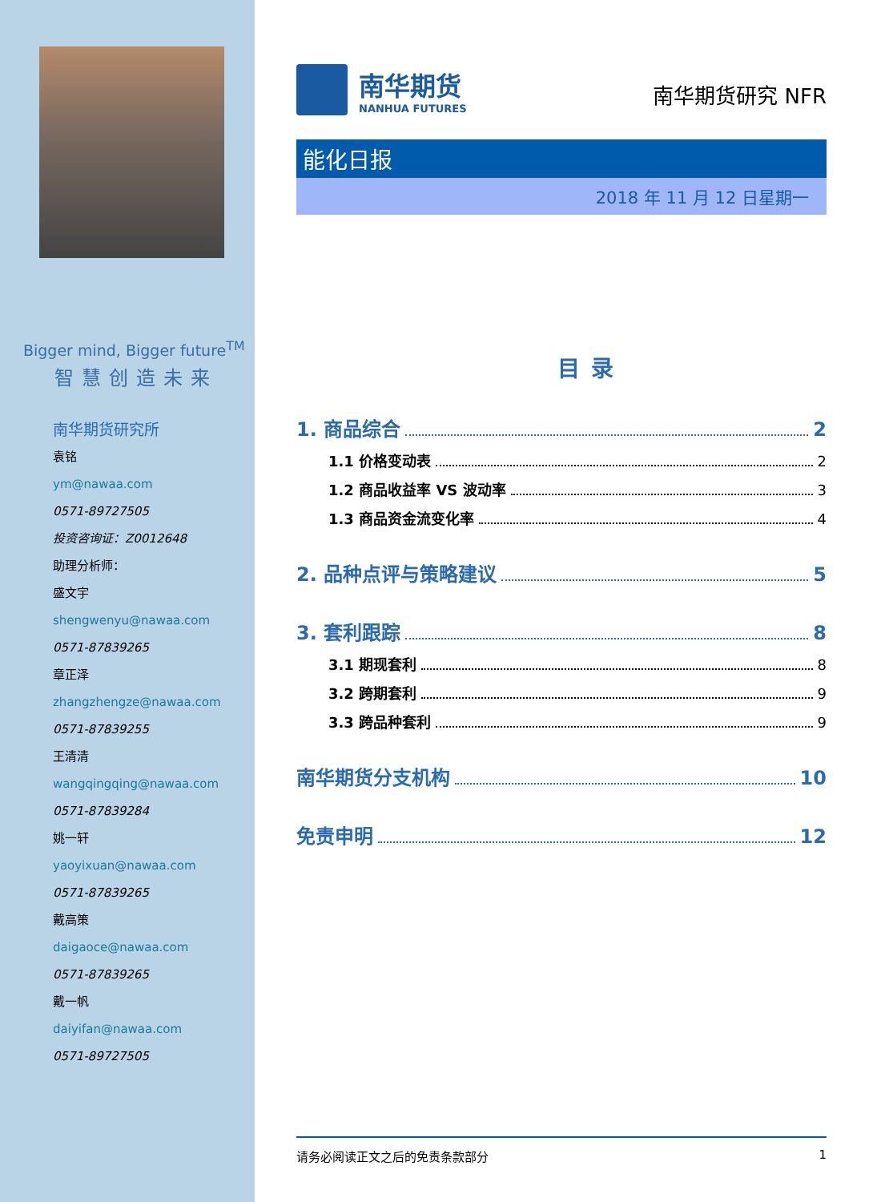Bigger mind, Bigger future<sup>TM</sup>
智慧创造未来
南华期货研究所
袁铭
ym@nawaa.com
0571-89727505
投资咨询证：Z0012648
助理分析师：
盛文宇
shengwenyu@nawaa.com
0571-87839265
章正泽
zhangzhengze@nawaa.com
0571-87839255
王清清
wangqingqing@nawaa.com
0571-87839284
姚一轩
yaoyixuan@nawaa.com
0571-87839265
戴高策
daigaoce@nawaa.com
0571-87839265
戴一帆
daiyifan@nawaa.com
0571-89727505
南华期货
NANHUA FUTURES
南华期货研究 NFR
能化日报
2018 年 11 月 12 日星期一
目录
1. 商品综合 2
1.1 价格变动表 2
1.2 商品收益率 VS 波动率 3
1.3 商品资金流变化率 4
2. 品种点评与策略建议 5
3. 套利跟踪 8
3.1 期现套利 8
3.2 跨期套利 9
3.3 跨品种套利 9
南华期货分支机构 10
免责申明 12
请务必阅读正文之后的免责条款部分 1